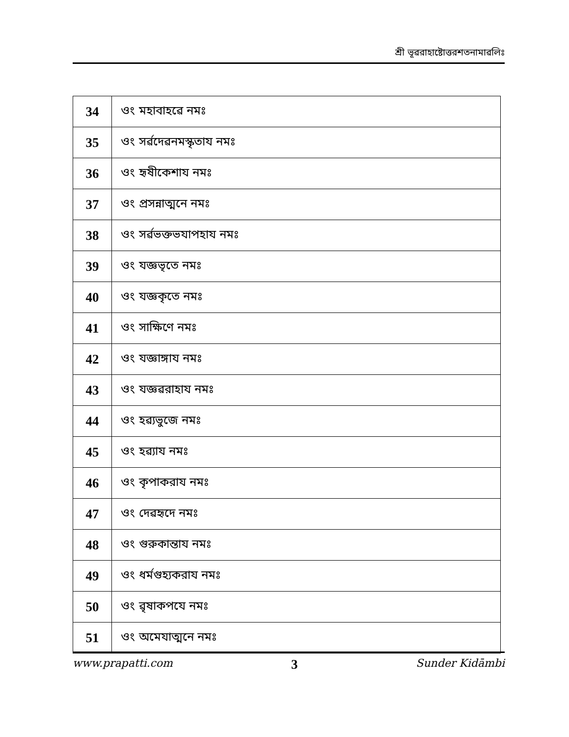শ্রী ভূৱরাহাষ্টোত্তরশতনামাৱলিঃ
| 34 | ওং মহাবাহৱে নমঃ |
| 35 | ওং সৰ্ৱদেৱনমস্কৃতায নমঃ |
| 36 | ওং হৃষীকেশায নমঃ |
| 37 | ওং প্রসন্নাত্মনে নমঃ |
| 38 | ওং সৰ্ৱভক্তভযাপহায নমঃ |
| 39 | ওং যজ্ঞভৃতে নমঃ |
| 40 | ওং যজ্ঞকৃতে নমঃ |
| 41 | ওং সাক্ষিণে নমঃ |
| 42 | ওং যজ্ঞাঙ্গায নমঃ |
| 43 | ওং যজ্ঞৱরাহায নমঃ |
| 44 | ওং হৱ্যভুজে নমঃ |
| 45 | ওং হৱ্যায নমঃ |
| 46 | ওং কৃপাকরায নমঃ |
| 47 | ওং দেৱহৃদে নমঃ |
| 48 | ওং গুরুকান্তায নমঃ |
| 49 | ওং ধর্মগুহ্যকরায নমঃ |
| 50 | ওং ৱৃষাকপযে নমঃ |
| 51 | ওং অমেযাত্মনে নমঃ |
www.prapatti.com 3 Sunder Kidāmbi